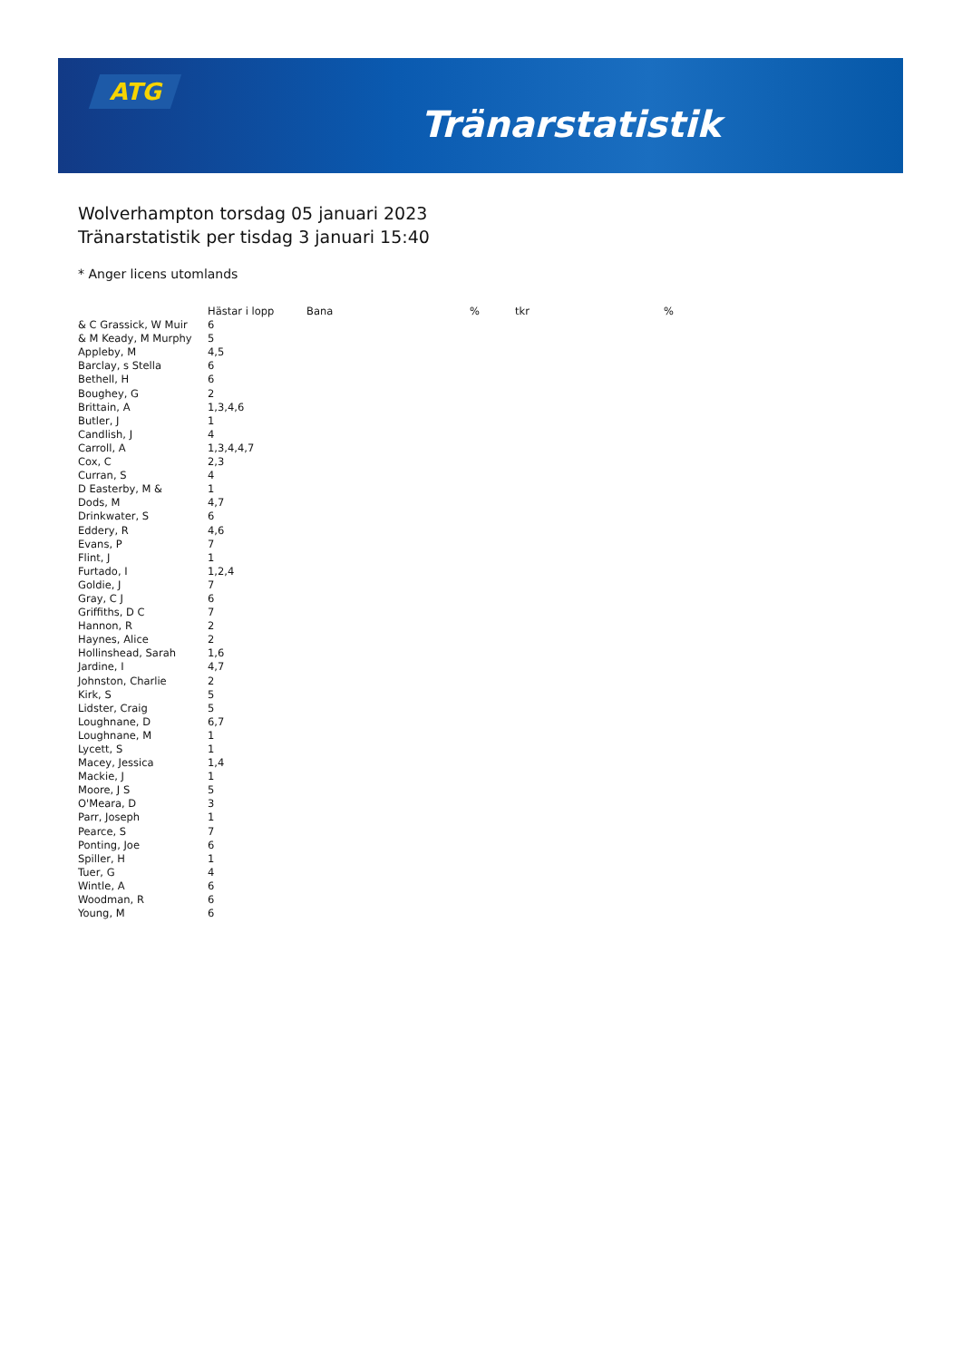ATG
Tränarstatistik
Wolverhampton torsdag 05 januari 2023
Tränarstatistik per tisdag 3 januari 15:40
* Anger licens utomlands
| | Hästar i lopp | Bana | % | tkr | % |
| --- | --- | --- | --- | --- | --- |
| & C Grassick, W Muir | 6 | | | | |
| & M Keady, M Murphy | 5 | | | | |
| Appleby, M | 4,5 | | | | |
| Barclay, s Stella | 6 | | | | |
| Bethell, H | 6 | | | | |
| Boughey, G | 2 | | | | |
| Brittain, A | 1,3,4,6 | | | | |
| Butler, J | 1 | | | | |
| Candlish, J | 4 | | | | |
| Carroll, A | 1,3,4,4,7 | | | | |
| Cox, C | 2,3 | | | | |
| Curran, S | 4 | | | | |
| D Easterby, M & | 1 | | | | |
| Dods, M | 4,7 | | | | |
| Drinkwater, S | 6 | | | | |
| Eddery, R | 4,6 | | | | |
| Evans, P | 7 | | | | |
| Flint, J | 1 | | | | |
| Furtado, I | 1,2,4 | | | | |
| Goldie, J | 7 | | | | |
| Gray, C J | 6 | | | | |
| Griffiths, D C | 7 | | | | |
| Hannon, R | 2 | | | | |
| Haynes, Alice | 2 | | | | |
| Hollinshead, Sarah | 1,6 | | | | |
| Jardine, I | 4,7 | | | | |
| Johnston, Charlie | 2 | | | | |
| Kirk, S | 5 | | | | |
| Lidster, Craig | 5 | | | | |
| Loughnane, D | 6,7 | | | | |
| Loughnane, M | 1 | | | | |
| Lycett, S | 1 | | | | |
| Macey, Jessica | 1,4 | | | | |
| Mackie, J | 1 | | | | |
| Moore, J S | 5 | | | | |
| O'Meara, D | 3 | | | | |
| Parr, Joseph | 1 | | | | |
| Pearce, S | 7 | | | | |
| Ponting, Joe | 6 | | | | |
| Spiller, H | 1 | | | | |
| Tuer, G | 4 | | | | |
| Wintle, A | 6 | | | | |
| Woodman, R | 6 | | | | |
| Young, M | 6 | | | | |